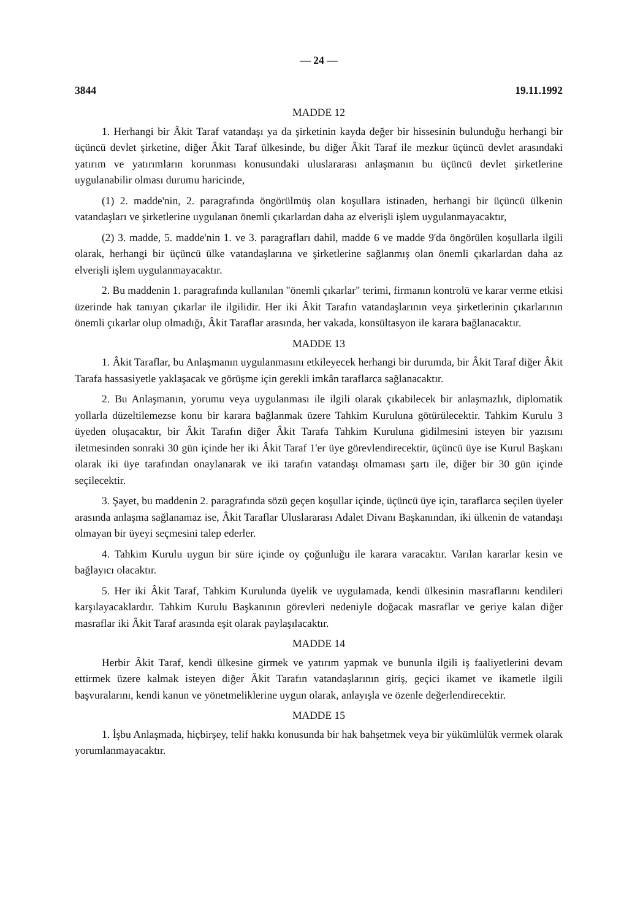— 24 —
3844 19.11.1992
MADDE 12
1. Herhangi bir Âkit Taraf vatandaşı ya da şirketinin kayda değer bir hissesinin bulunduğu herhangi bir üçüncü devlet şirketine, diğer Âkit Taraf ülkesinde, bu diğer Âkit Taraf ile mezkur üçüncü devlet arasındaki yatırım ve yatırımların korunması konusundaki uluslararası anlaşmanın bu üçüncü devlet şirketlerine uygulanabilir olması durumu haricinde,
(1) 2. madde'nin, 2. paragrafında öngörülmüş olan koşullara istinaden, herhangi bir üçüncü ülkenin vatandaşları ve şirketlerine uygulanan önemli çıkarlardan daha az elverişli işlem uygulanmayacaktır,
(2) 3. madde, 5. madde'nin 1. ve 3. paragrafları dahil, madde 6 ve madde 9'da öngörülen koşullarla ilgili olarak, herhangi bir üçüncü ülke vatandaşlarına ve şirketlerine sağlanmış olan önemli çıkarlardan daha az elverişli işlem uygulanmayacaktır.
2. Bu maddenin 1. paragrafında kullanılan "önemli çıkarlar" terimi, firmanın kontrolü ve karar verme etkisi üzerinde hak tanıyan çıkarlar ile ilgilidir. Her iki Âkit Tarafın vatandaşlarının veya şirketlerinin çıkarlarının önemli çıkarlar olup olmadığı, Âkit Taraflar arasında, her vakada, konsültasyon ile karara bağlanacaktır.
MADDE 13
1. Âkit Taraflar, bu Anlaşmanın uygulanmasını etkileyecek herhangi bir durumda, bir Âkit Taraf diğer Âkit Tarafa hassasiyetle yaklaşacak ve görüşme için gerekli imkân taraflarca sağlanacaktır.
2. Bu Anlaşmanın, yorumu veya uygulanması ile ilgili olarak çıkabilecek bir anlaşmazlık, diplomatik yollarla düzeltilemezse konu bir karara bağlanmak üzere Tahkim Kuruluna götürülecektir. Tahkim Kurulu 3 üyeden oluşacaktır, bir Âkit Tarafın diğer Âkit Tarafa Tahkim Kuruluna gidilmesini isteyen bir yazısını iletmesinden sonraki 30 gün içinde her iki Âkit Taraf 1'er üye görevlendirecektir, üçüncü üye ise Kurul Başkanı olarak iki üye tarafından onaylanarak ve iki tarafın vatandaşı olmaması şartı ile, diğer bir 30 gün içinde seçilecektir.
3. Şayet, bu maddenin 2. paragrafında sözü geçen koşullar içinde, üçüncü üye için, taraflarca seçilen üyeler arasında anlaşma sağlanamaz ise, Âkit Taraflar Uluslararası Adalet Divanı Başkanından, iki ülkenin de vatandaşı olmayan bir üyeyi seçmesini talep ederler.
4. Tahkim Kurulu uygun bir süre içinde oy çoğunluğu ile karara varacaktır. Varılan kararlar kesin ve bağlayıcı olacaktır.
5. Her iki Âkit Taraf, Tahkim Kurulunda üyelik ve uygulamada, kendi ülkesinin masraflarını kendileri karşılayacaklardır. Tahkim Kurulu Başkanının görevleri nedeniyle doğacak masraflar ve geriye kalan diğer masraflar iki Âkit Taraf arasında eşit olarak paylaşılacaktır.
MADDE 14
Herbir Âkit Taraf, kendi ülkesine girmek ve yatırım yapmak ve bununla ilgili iş faaliyetlerini devam ettirmek üzere kalmak isteyen diğer Âkit Tarafın vatandaşlarının giriş, geçici ikamet ve ikametle ilgili başvuralarını, kendi kanun ve yönetmeliklerine uygun olarak, anlayışla ve özenle değerlendirecektir.
MADDE 15
1. İşbu Anlaşmada, hiçbirşey, telif hakkı konusunda bir hak bahşetmek veya bir yükümlülük vermek olarak yorumlanmayacaktır.